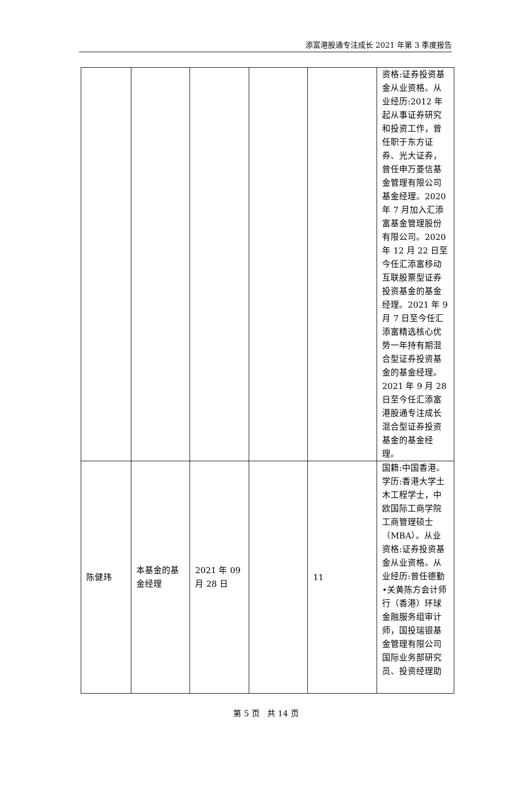添富港股通专注成长 2021 年第 3 季度报告
| | | | | | 资格:证券投资基金从业资格。从业经历:2012 年起从事证券研究和投资工作，曾任职于东方证券、光大证券，曾任申万菱信基金管理有限公司基金经理。2020 年 7 月加入汇添富基金管理股份有限公司。2020 年 12 月 22 日至今任汇添富移动互联股票型证券投资基金的基金经理。2021 年 9 月 7 日至今任汇添富精选核心优势一年持有期混合型证券投资基金的基金经理。2021 年 9 月 28 日至今任汇添富港股通专注成长混合型证券投资基金的基金经理。 |
| 陈健玮 | 本基金的基金经理 | 2021 年 09 月 28 日 | | 11 | 国籍:中国香港。学历:香港大学土木工程学士，中欧国际工商学院工商管理硕士（MBA）。从业资格:证券投资基金从业资格。从业经历:曾任德勤•关黄陈方会计师行（香港）环球金融服务组审计师，国投瑞银基金管理有限公司国际业务部研究员、投资经理助 |
第 5 页 共 14 页